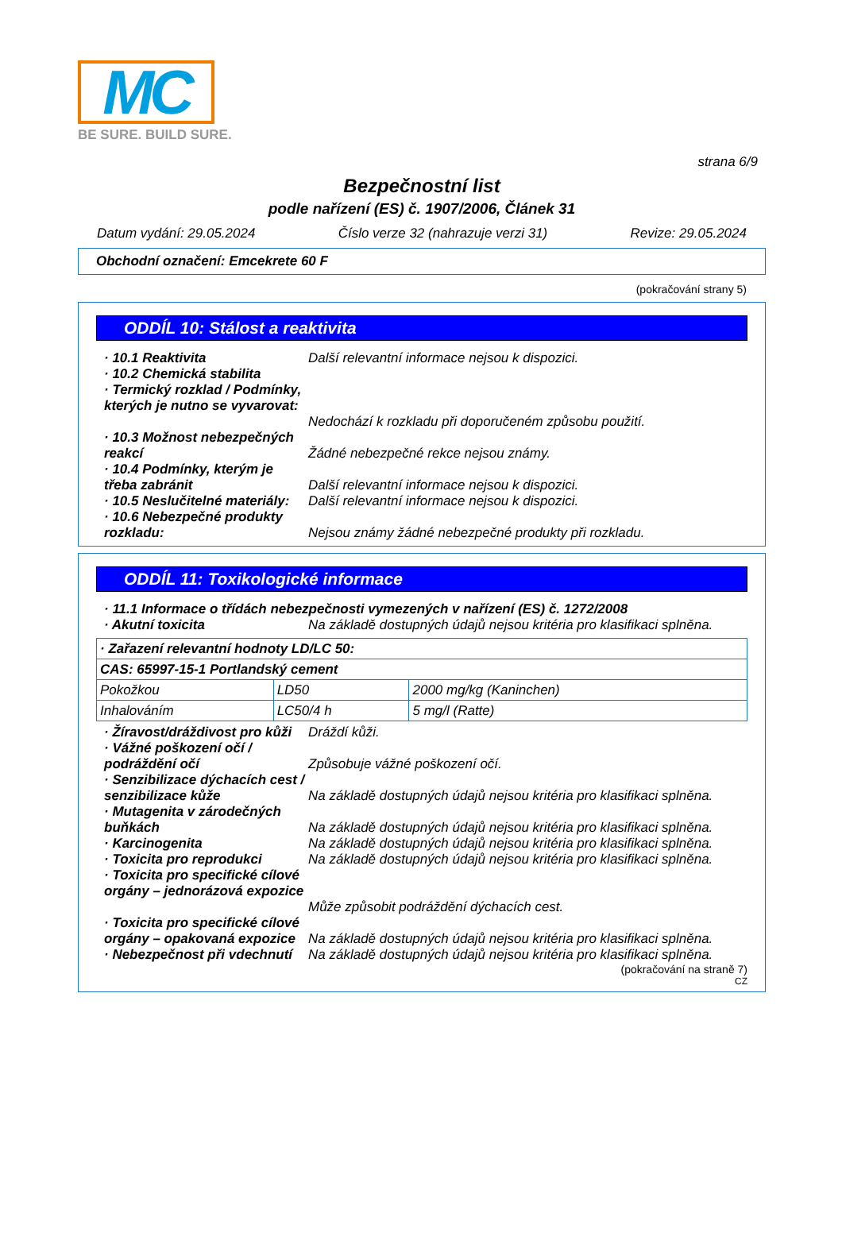MC
BE SURE. BUILD SURE.
strana 6/9
Bezpečnostní list
podle nařízení (ES) č. 1907/2006, Článek 31
Datum vydání: 29.05.2024 Číslo verze 32 (nahrazuje verzi 31) Revize: 29.05.2024
Obchodní označení: Emcekrete 60 F
(pokračování strany 5)
ODDÍL 10: Stálost a reaktivita
· 10.1 Reaktivita Další relevantní informace nejsou k dispozici.
· 10.2 Chemická stabilita
· Termický rozklad / Podmínky, kterých je nutno se vyvarovat:
Nedochází k rozkladu při doporučeném způsobu použití.
· 10.3 Možnost nebezpečných reakcí
Žádné nebezpečné rekce nejsou známy.
· 10.4 Podmínky, kterým je třeba zabránit
Další relevantní informace nejsou k dispozici.
· 10.5 Neslučitelné materiály:
Další relevantní informace nejsou k dispozici.
· 10.6 Nebezpečné produkty rozkladu:
Nejsou známy žádné nebezpečné produkty při rozkladu.
ODDÍL 11: Toxikologické informace
· 11.1 Informace o třídách nebezpečnosti vymezených v nařízení (ES) č. 1272/2008
· Akutní toxicita Na základě dostupných údajů nejsou kritéria pro klasifikaci splněna.
| · Zařazení relevantní hodnoty LD/LC 50: | | |
| CAS: 65997-15-1 Portlandský cement | | |
| Pokožkou | LD50 | 2000 mg/kg (Kaninchen) |
| Inhalováním | LC50/4 h | 5 mg/l (Ratte) |
· Žíravost/dráždivost pro kůži
Dráždí kůži.
· Vážné poškození očí / podráždění očí
Způsobuje vážné poškození očí.
· Senzibilizace dýchacích cest / senzibilizace kůže
Na základě dostupných údajů nejsou kritéria pro klasifikaci splněna.
· Mutagenita v zárodečných buňkách
Na základě dostupných údajů nejsou kritéria pro klasifikaci splněna.
· Karcinogenita Na základě dostupných údajů nejsou kritéria pro klasifikaci splněna.
· Toxicita pro reprodukci Na základě dostupných údajů nejsou kritéria pro klasifikaci splněna.
· Toxicita pro specifické cílové orgány – jednorázová expozice
Může způsobit podráždění dýchacích cest.
· Toxicita pro specifické cílové orgány – opakovaná expozice
Na základě dostupných údajů nejsou kritéria pro klasifikaci splněna.
· Nebezpečnost při vdechnutí
Na základě dostupných údajů nejsou kritéria pro klasifikaci splněna.
(pokračování na straně 7)
CZ